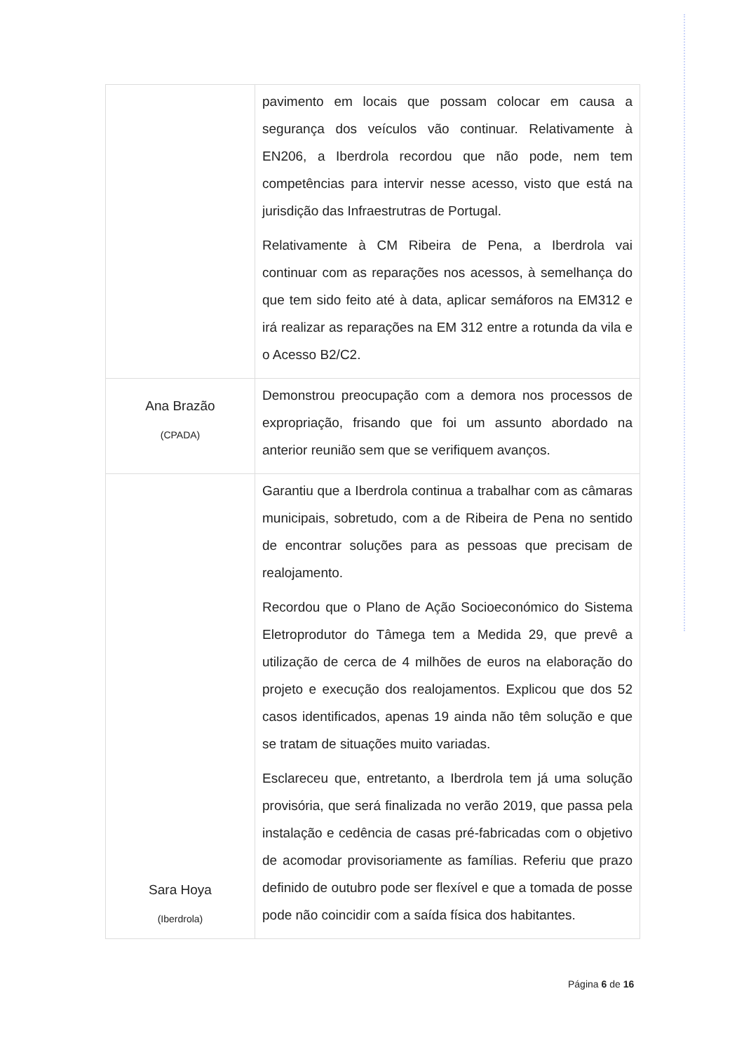| | pavimento em locais que possam colocar em causa a segurança dos veículos vão continuar. Relativamente à EN206, a Iberdrola recordou que não pode, nem tem competências para intervir nesse acesso, visto que está na jurisdição das Infraestrutras de Portugal. Relativamente à CM Ribeira de Pena, a Iberdrola vai continuar com as reparações nos acessos, à semelhança do que tem sido feito até à data, aplicar semáforos na EM312 e irá realizar as reparações na EM 312 entre a rotunda da vila e o Acesso B2/C2. |
| Ana Brazão (CPADA) | Demonstrou preocupação com a demora nos processos de expropriação, frisando que foi um assunto abordado na anterior reunião sem que se verifiquem avanços. |
| Sara Hoya (Iberdrola) | Garantiu que a Iberdrola continua a trabalhar com as câmaras municipais, sobretudo, com a de Ribeira de Pena no sentido de encontrar soluções para as pessoas que precisam de realojamento. Recordou que o Plano de Ação Socioeconómico do Sistema Eletroprodutor do Tâmega tem a Medida 29, que prevê a utilização de cerca de 4 milhões de euros na elaboração do projeto e execução dos realojamentos. Explicou que dos 52 casos identificados, apenas 19 ainda não têm solução e que se tratam de situações muito variadas. Esclareceu que, entretanto, a Iberdrola tem já uma solução provisória, que será finalizada no verão 2019, que passa pela instalação e cedência de casas pré-fabricadas com o objetivo de acomodar provisoriamente as famílias. Referiu que prazo definido de outubro pode ser flexível e que a tomada de posse pode não coincidir com a saída física dos habitantes. |
Página 6 de 16